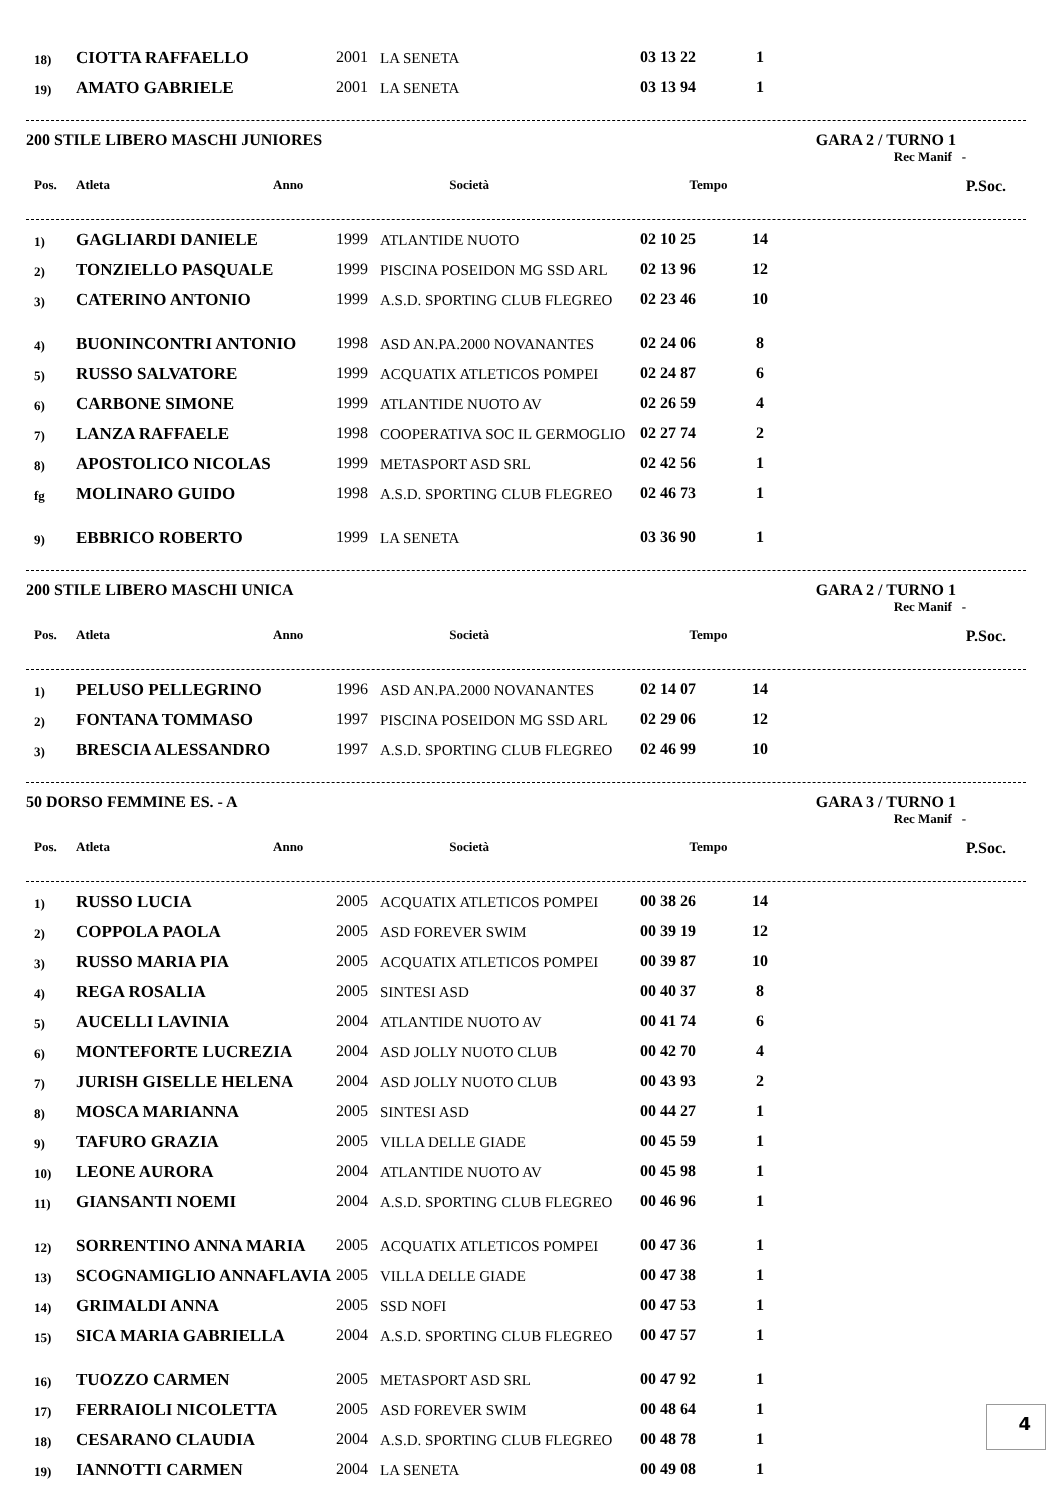| 18) | CIOTTA RAFFAELLO | 2001 | LA SENETA | 03 13 22 | 1 | |
| 19) | AMATO GABRIELE | 2001 | LA SENETA | 03 13 94 | 1 | |
200 STILE LIBERO MASCHI JUNIORES GARA 2 / TURNO 1
Rec Manif -
| Pos. | Atleta | Anno | Società | Tempo | P.Soc. | |
| 1) | GAGLIARDI DANIELE | 1999 | ATLANTIDE NUOTO | 02 10 25 | 14 | |
| 2) | TONZIELLO PASQUALE | 1999 | PISCINA POSEIDON MG SSD ARL | 02 13 96 | 12 | |
| 3) | CATERINO ANTONIO | 1999 | A.S.D. SPORTING CLUB FLEGREO | 02 23 46 | 10 | |
| 4) | BUONINCONTRI ANTONIO | 1998 | ASD AN.PA.2000 NOVANANTES | 02 24 06 | 8 | |
| 5) | RUSSO SALVATORE | 1999 | ACQUATIX ATLETICOS POMPEI | 02 24 87 | 6 | |
| 6) | CARBONE SIMONE | 1999 | ATLANTIDE NUOTO AV | 02 26 59 | 4 | |
| 7) | LANZA RAFFAELE | 1998 | COOPERATIVA SOC IL GERMOGLIO | 02 27 74 | 2 | |
| 8) | APOSTOLICO NICOLAS | 1999 | METASPORT ASD SRL | 02 42 56 | 1 | |
| fg | MOLINARO GUIDO | 1998 | A.S.D. SPORTING CLUB FLEGREO | 02 46 73 | 1 | |
| 9) | EBBRICO ROBERTO | 1999 | LA SENETA | 03 36 90 | 1 | |
200 STILE LIBERO MASCHI UNICA GARA 2 / TURNO 1
Rec Manif -
| Pos. | Atleta | Anno | Società | Tempo | P.Soc. | |
| 1) | PELUSO PELLEGRINO | 1996 | ASD AN.PA.2000 NOVANANTES | 02 14 07 | 14 | |
| 2) | FONTANA TOMMASO | 1997 | PISCINA POSEIDON MG SSD ARL | 02 29 06 | 12 | |
| 3) | BRESCIA ALESSANDRO | 1997 | A.S.D. SPORTING CLUB FLEGREO | 02 46 99 | 10 | |
50 DORSO FEMMINE ES. - A GARA 3 / TURNO 1
Rec Manif -
| Pos. | Atleta | Anno | Società | Tempo | P.Soc. | |
| 1) | RUSSO LUCIA | 2005 | ACQUATIX ATLETICOS POMPEI | 00 38 26 | 14 | |
| 2) | COPPOLA PAOLA | 2005 | ASD FOREVER SWIM | 00 39 19 | 12 | |
| 3) | RUSSO MARIA PIA | 2005 | ACQUATIX ATLETICOS POMPEI | 00 39 87 | 10 | |
| 4) | REGA ROSALIA | 2005 | SINTESI ASD | 00 40 37 | 8 | |
| 5) | AUCELLI LAVINIA | 2004 | ATLANTIDE NUOTO AV | 00 41 74 | 6 | |
| 6) | MONTEFORTE LUCREZIA | 2004 | ASD JOLLY NUOTO CLUB | 00 42 70 | 4 | |
| 7) | JURISH GISELLE HELENA | 2004 | ASD JOLLY NUOTO CLUB | 00 43 93 | 2 | |
| 8) | MOSCA MARIANNA | 2005 | SINTESI ASD | 00 44 27 | 1 | |
| 9) | TAFURO GRAZIA | 2005 | VILLA DELLE GIADE | 00 45 59 | 1 | |
| 10) | LEONE AURORA | 2004 | ATLANTIDE NUOTO AV | 00 45 98 | 1 | |
| 11) | GIANSANTI NOEMI | 2004 | A.S.D. SPORTING CLUB FLEGREO | 00 46 96 | 1 | |
| 12) | SORRENTINO ANNA MARIA | 2005 | ACQUATIX ATLETICOS POMPEI | 00 47 36 | 1 | |
| 13) | SCOGNAMIGLIO ANNAFLAVIA | 2005 | VILLA DELLE GIADE | 00 47 38 | 1 | |
| 14) | GRIMALDI ANNA | 2005 | SSD NOFI | 00 47 53 | 1 | |
| 15) | SICA MARIA GABRIELLA | 2004 | A.S.D. SPORTING CLUB FLEGREO | 00 47 57 | 1 | |
| 16) | TUOZZO CARMEN | 2005 | METASPORT ASD SRL | 00 47 92 | 1 | |
| 17) | FERRAIOLI NICOLETTA | 2005 | ASD FOREVER SWIM | 00 48 64 | 1 | |
| 18) | CESARANO CLAUDIA | 2004 | A.S.D. SPORTING CLUB FLEGREO | 00 48 78 | 1 | |
| 19) | IANNOTTI CARMEN | 2004 | LA SENETA | 00 49 08 | 1 | |
4